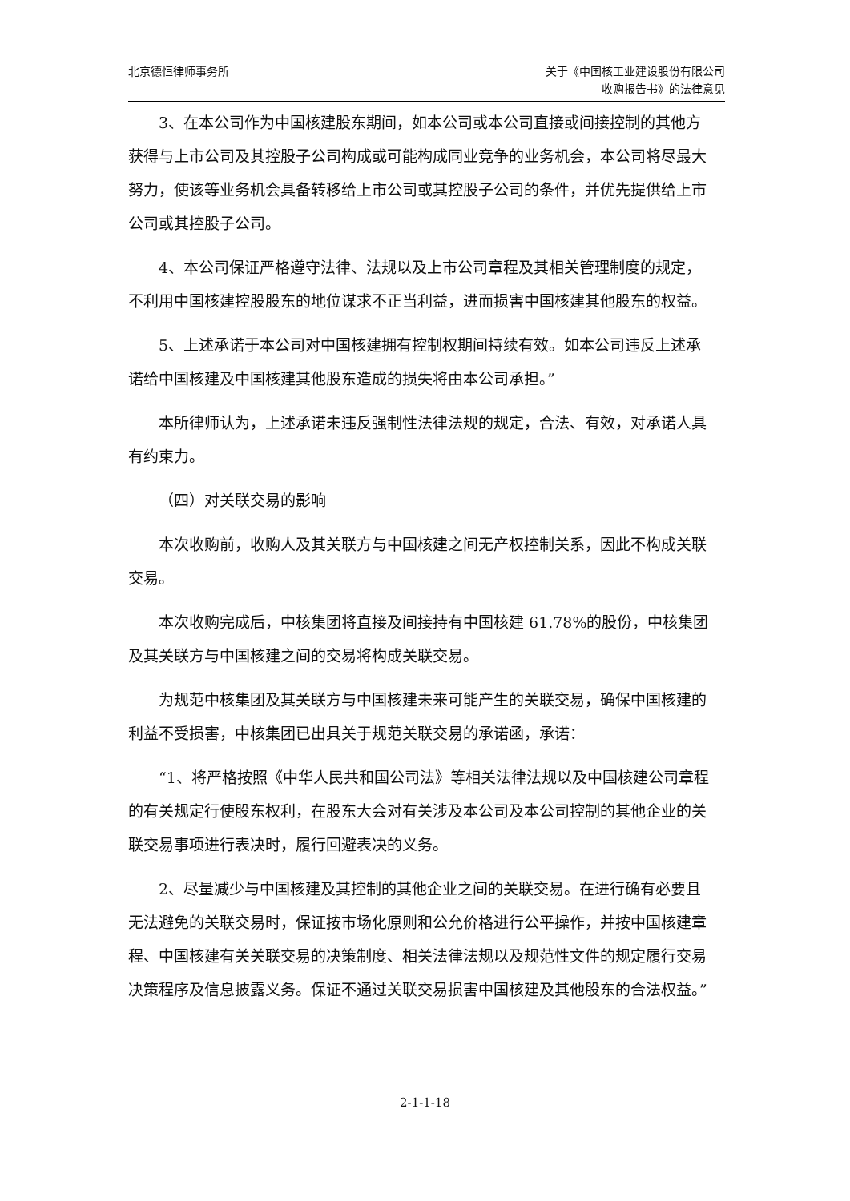北京德恒律师事务所 关于《中国核工业建设股份有限公司
收购报告书》的法律意见
3、在本公司作为中国核建股东期间，如本公司或本公司直接或间接控制的其他方获得与上市公司及其控股子公司构成或可能构成同业竞争的业务机会，本公司将尽最大努力，使该等业务机会具备转移给上市公司或其控股子公司的条件，并优先提供给上市公司或其控股子公司。
4、本公司保证严格遵守法律、法规以及上市公司章程及其相关管理制度的规定，不利用中国核建控股股东的地位谋求不正当利益，进而损害中国核建其他股东的权益。
5、上述承诺于本公司对中国核建拥有控制权期间持续有效。如本公司违反上述承诺给中国核建及中国核建其他股东造成的损失将由本公司承担。”
本所律师认为，上述承诺未违反强制性法律法规的规定，合法、有效，对承诺人具有约束力。
（四）对关联交易的影响
本次收购前，收购人及其关联方与中国核建之间无产权控制关系，因此不构成关联交易。
本次收购完成后，中核集团将直接及间接持有中国核建 61.78%的股份，中核集团及其关联方与中国核建之间的交易将构成关联交易。
为规范中核集团及其关联方与中国核建未来可能产生的关联交易，确保中国核建的利益不受损害，中核集团已出具关于规范关联交易的承诺函，承诺：
“1、将严格按照《中华人民共和国公司法》等相关法律法规以及中国核建公司章程的有关规定行使股东权利，在股东大会对有关涉及本公司及本公司控制的其他企业的关联交易事项进行表决时，履行回避表决的义务。
2、尽量减少与中国核建及其控制的其他企业之间的关联交易。在进行确有必要且无法避免的关联交易时，保证按市场化原则和公允价格进行公平操作，并按中国核建章程、中国核建有关关联交易的决策制度、相关法律法规以及规范性文件的规定履行交易决策程序及信息披露义务。保证不通过关联交易损害中国核建及其他股东的合法权益。”
2-1-1-18